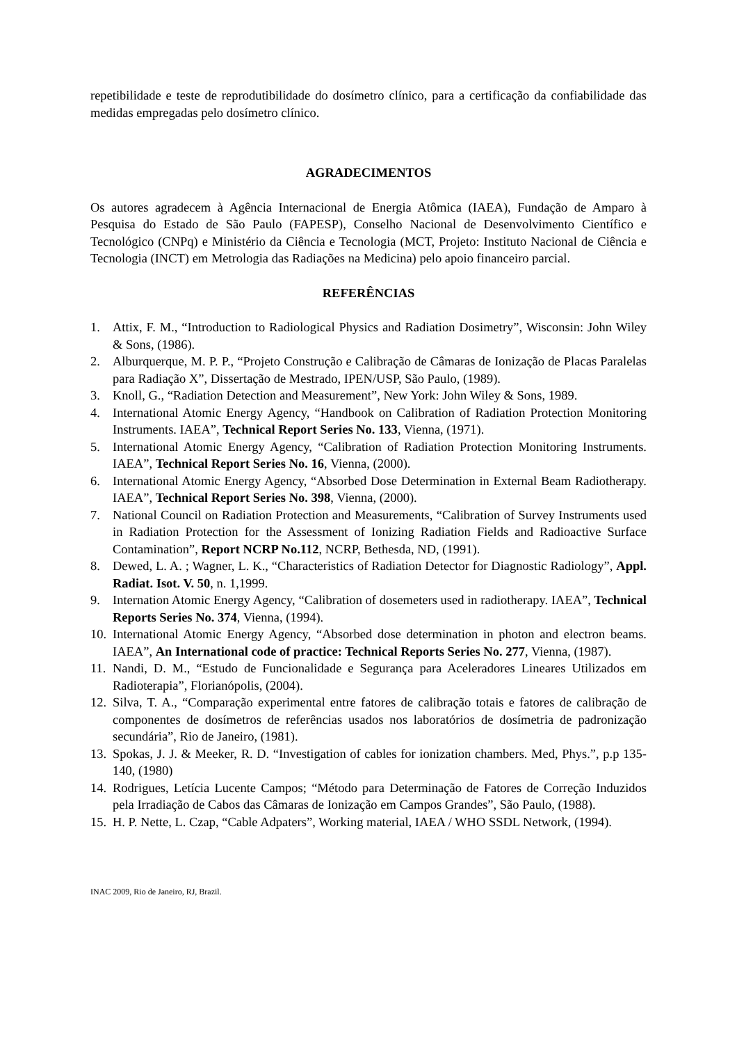repetibilidade e teste de reprodutibilidade do dosímetro clínico, para a certificação da confiabilidade das medidas empregadas pelo dosímetro clínico.
AGRADECIMENTOS
Os autores agradecem à Agência Internacional de Energia Atômica (IAEA), Fundação de Amparo à Pesquisa do Estado de São Paulo (FAPESP), Conselho Nacional de Desenvolvimento Científico e Tecnológico (CNPq) e Ministério da Ciência e Tecnologia (MCT, Projeto: Instituto Nacional de Ciência e Tecnologia (INCT) em Metrologia das Radiações na Medicina) pelo apoio financeiro parcial.
REFERÊNCIAS
1. Attix, F. M., “Introduction to Radiological Physics and Radiation Dosimetry”, Wisconsin: John Wiley & Sons, (1986).
2. Alburquerque, M. P. P., “Projeto Construção e Calibração de Câmaras de Ionização de Placas Paralelas para Radiação X”, Dissertação de Mestrado, IPEN/USP, São Paulo, (1989).
3. Knoll, G., “Radiation Detection and Measurement”, New York: John Wiley & Sons, 1989.
4. International Atomic Energy Agency, “Handbook on Calibration of Radiation Protection Monitoring Instruments. IAEA”, Technical Report Series No. 133, Vienna, (1971).
5. International Atomic Energy Agency, “Calibration of Radiation Protection Monitoring Instruments. IAEA”, Technical Report Series No. 16, Vienna, (2000).
6. International Atomic Energy Agency, “Absorbed Dose Determination in External Beam Radiotherapy. IAEA”, Technical Report Series No. 398, Vienna, (2000).
7. National Council on Radiation Protection and Measurements, “Calibration of Survey Instruments used in Radiation Protection for the Assessment of Ionizing Radiation Fields and Radioactive Surface Contamination”, Report NCRP No.112, NCRP, Bethesda, ND, (1991).
8. Dewed, L. A. ; Wagner, L. K., “Characteristics of Radiation Detector for Diagnostic Radiology”, Appl. Radiat. Isot. V. 50, n. 1,1999.
9. Internation Atomic Energy Agency, “Calibration of dosemeters used in radiotherapy. IAEA”, Technical Reports Series No. 374, Vienna, (1994).
10. International Atomic Energy Agency, “Absorbed dose determination in photon and electron beams. IAEA”, An International code of practice: Technical Reports Series No. 277, Vienna, (1987).
11. Nandi, D. M., “Estudo de Funcionalidade e Segurança para Aceleradores Lineares Utilizados em Radioterapia”, Florianópolis, (2004).
12. Silva, T. A., “Comparação experimental entre fatores de calibração totais e fatores de calibração de componentes de dosímetros de referências usados nos laboratórios de dosímetria de padronização secundária”, Rio de Janeiro, (1981).
13. Spokas, J. J. & Meeker, R. D. “Investigation of cables for ionization chambers. Med, Phys.”, p.p 135-140, (1980)
14. Rodrigues, Letícia Lucente Campos; “Método para Determinação de Fatores de Correção Induzidos pela Irradiação de Cabos das Câmaras de Ionização em Campos Grandes”, São Paulo, (1988).
15. H. P. Nette, L. Czap, “Cable Adpaters”, Working material, IAEA / WHO SSDL Network, (1994).
INAC 2009, Rio de Janeiro, RJ, Brazil.